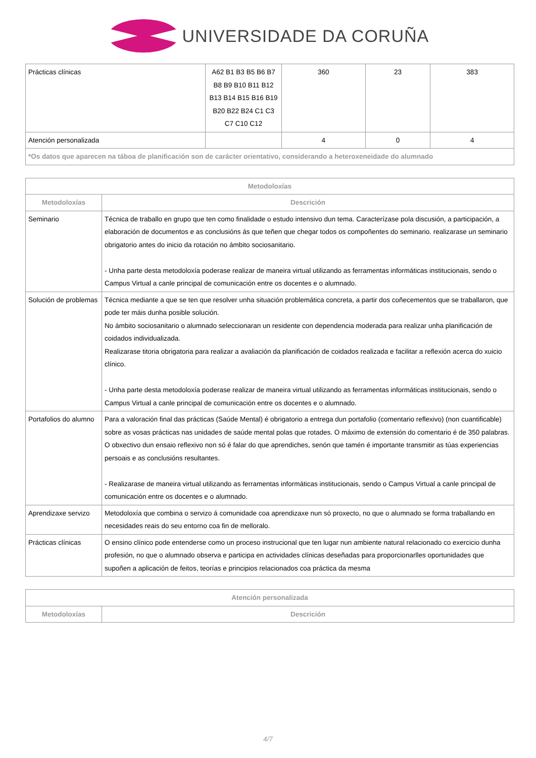UNIVERSIDADE DA CORUÑA
| Prácticas clínicas | A62 B1 B3 B5 B6 B7 B8 B9 B10 B11 B12 B13 B14 B15 B16 B19 B20 B22 B24 C1 C3 C7 C10 C12 | 360 | 23 | 383 |
| Atención personalizada | | 4 | 0 | 4 |
| *Os datos que aparecen na táboa de planificación son de carácter orientativo, considerando a heteroxeneidade do alumnado | | | | |
| Metodoloxías | |
| --- | --- |
| Metodoloxías | Descrición |
| Seminario | Técnica de traballo en grupo que ten como finalidade o estudo intensivo dun tema. Caracterízase pola discusión, a participación, a elaboración de documentos e as conclusións ás que teñen que chegar todos os compoñentes do seminario. realizarase un seminario obrigatorio antes do inicio da rotación no ámbito sociosanitario. - Unha parte desta metodoloxía poderase realizar de maneira virtual utilizando as ferramentas informáticas institucionais, sendo o Campus Virtual a canle principal de comunicación entre os docentes e o alumnado. |
| Solución de problemas | Técnica mediante a que se ten que resolver unha situación problemática concreta, a partir dos coñecementos que se traballaron, que pode ter máis dunha posible solución. No ámbito sociosanitario o alumnado seleccionaran un residente con dependencia moderada para realizar unha planificación de coidados individualizada. Realizarase titoria obrigatoria para realizar a avaliación da planificación de coidados realizada e facilitar a reflexión acerca do xuicio clínico. - Unha parte desta metodoloxía poderase realizar de maneira virtual utilizando as ferramentas informáticas institucionais, sendo o Campus Virtual a canle principal de comunicación entre os docentes e o alumnado. |
| Portafolios do alumno | Para a valoración final das prácticas (Saúde Mental) é obrigatorio a entrega dun portafolio (comentario reflexivo) (non cuantificable) sobre as vosas prácticas nas unidades de saúde mental polas que rotades. O máximo de extensión do comentario é de 350 palabras. O obxectivo dun ensaio reflexivo non só é falar do que aprendiches, senón que tamén é importante transmitir as túas experiencias persoais e as conclusións resultantes. - Realizarase de maneira virtual utilizando as ferramentas informáticas institucionais, sendo o Campus Virtual a canle principal de comunicación entre os docentes e o alumnado. |
| Aprendizaxe servizo | Metodoloxía que combina o servizo á comunidade coa aprendizaxe nun só proxecto, no que o alumnado se forma traballando en necesidades reais do seu entorno coa fin de melloralo. |
| Prácticas clínicas | O ensino clínico pode entenderse como un proceso instrucional que ten lugar nun ambiente natural relacionado co exercicio dunha profesión, no que o alumnado observa e participa en actividades clínicas deseñadas para proporcionarlles oportunidades que supoñen a aplicación de feitos, teorías e principios relacionados coa práctica da mesma |
| Atención personalizada | |
| --- | --- |
| Metodoloxías | Descrición |
4/7